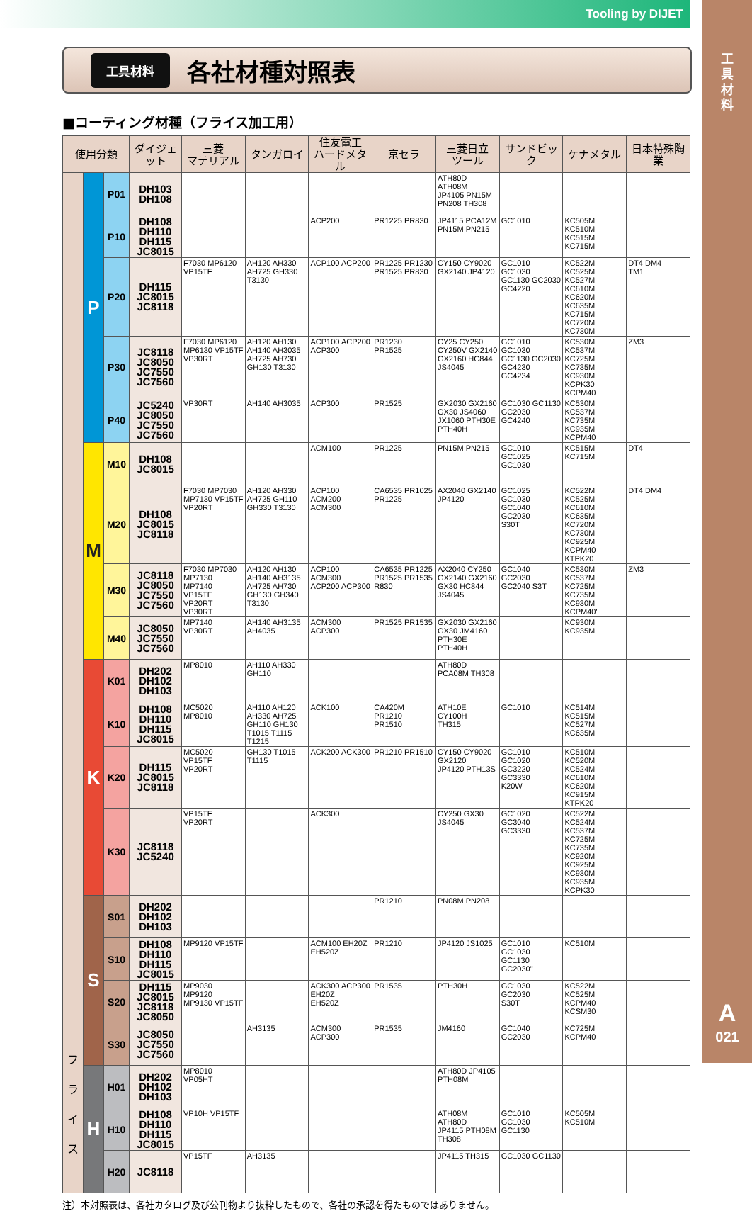Tooling by DIJET
工
具
材
料
A
021
工具材料
各社材種対照表
■コーティング材種（フライス加工用）
| 使用分類 | | | ダイジェット | 三菱 マテリアル | タンガロイ | 住友電工 ハードメタル | 京セラ | 三菱日立 ツール | サンドビック | ケナメタル | 日本特殊陶業 |
| --- | --- | --- | --- | --- | --- | --- | --- | --- | --- | --- | --- |
| フ ラ イ ス | P | P01 | DH103 DH108 | | | | | ATH80D ATH08M JP4105 PN15M PN208 TH308 | | | |
| | | P10 | DH108 DH110 DH115 JC8015 | | | ACP200 | PR1225 PR830 | JP4115 PCA12M PN15M PN215 | GC1010 | KC505M KC510M KC515M KC715M | |
| | | P20 | DH115 JC8015 JC8118 | F7030 MP6120 VP15TF | AH120 AH330 AH725 GH330 T3130 | ACP100 ACP200 | PR1225 PR1230 PR1525 PR830 | CY150 CY9020 GX2140 JP4120 | GC1010 GC1030 GC1130 GC2030 GC4220 | KC522M KC525M KC527M KC610M KC620M KC635M KC715M KC720M KC730M | DT4 DM4 TM1 |
| | | P30 | JC8118 JC8050 JC7550 JC7560 | F7030 MP6120 MP6130 VP15TF VP30RT | AH120 AH130 AH140 AH3035 AH725 AH730 GH130 T3130 | ACP100 ACP200 ACP300 | PR1230 PR1525 | CY25 CY250 CY250V GX2140 GX2160 HC844 JS4045 | GC1010 GC1030 GC1130 GC2030 GC4230 GC4234 | KC530M KC537M KC725M KC735M KC930M KCPK30 KCPM40 | ZM3 |
| | | P40 | JC5240 JC8050 JC7550 JC7560 | VP30RT | AH140 AH3035 | ACP300 | PR1525 | GX2030 GX2160 GX30 JS4060 JX1060 PTH30E PTH40H | GC1030 GC1130 GC2030 GC4240 | KC530M KC537M KC735M KC935M KCPM40 | |
| | M | M10 | DH108 JC8015 | | | ACM100 | PR1225 | PN15M PN215 | GC1010 GC1025 GC1030 | KC515M KC715M | DT4 |
| | | M20 | DH108 JC8015 JC8118 | F7030 MP7030 MP7130 VP15TF VP20RT | AH120 AH330 AH725 GH110 GH330 T3130 | ACP100 ACM200 ACM300 | CA6535 PR1025 PR1225 | AX2040 GX2140 JP4120 | GC1025 GC1030 GC1040 GC2030 S30T | KC522M KC525M KC610M KC635M KC720M KC730M KC925M KCPM40 KTPK20 | DT4 DM4 |
| | | M30 | JC8118 JC8050 JC7550 JC7560 | F7030 MP7030 MP7130 MP7140 VP15TF VP20RT VP30RT | AH120 AH130 AH140 AH3135 AH725 AH730 GH130 GH340 T3130 | ACP100 ACM300 ACP200 ACP300 | CA6535 PR1225 PR1525 PR1535 R830 | AX2040 CY250 GX2140 GX2160 GX30 HC844 JS4045 | GC1040 GC2030 GC2040 S3T | KC530M KC537M KC725M KC735M KC930M KCPM40" | ZM3 |
| | | M40 | JC8050 JC7550 JC7560 | MP7140 VP30RT | AH140 AH3135 AH4035 | ACM300 ACP300 | PR1525 PR1535 | GX2030 GX2160 GX30 JM4160 PTH30E PTH40H | | KC930M KC935M | |
| | K | K01 | DH202 DH102 DH103 | MP8010 | AH110 AH330 GH110 | | | ATH80D PCA08M TH308 | | | |
| | | K10 | DH108 DH110 DH115 JC8015 | MC5020 MP8010 | AH110 AH120 AH330 AH725 GH110 GH130 T1015 T1115 T1215 | ACK100 | CA420M PR1210 PR1510 | ATH10E CY100H TH315 | GC1010 | KC514M KC515M KC527M KC635M | |
| | | K20 | DH115 JC8015 JC8118 | MC5020 VP15TF VP20RT | GH130 T1015 T1115 | ACK200 ACK300 | PR1210 PR1510 | CY150 CY9020 GX2120 JP4120 PTH13S | GC1010 GC1020 GC3220 GC3330 K20W | KC510M KC520M KC524M KC610M KC620M KC915M KTPK20 | |
| | | K30 | JC8118 JC5240 | VP15TF VP20RT | | ACK300 | | CY250 GX30 JS4045 | GC1020 GC3040 GC3330 | KC522M KC524M KC537M KC725M KC735M KC920M KC925M KC930M KC935M KCPK30 | |
| | S | S01 | DH202 DH102 DH103 | | | | PR1210 | PN08M PN208 | | | |
| | | S10 | DH108 DH110 DH115 JC8015 | MP9120 VP15TF | | ACM100 EH20Z EH520Z | PR1210 | JP4120 JS1025 | GC1010 GC1030 GC1130 GC2030" | KC510M | |
| | | S20 | DH115 JC8015 JC8118 JC8050 | MP9030 MP9120 MP9130 VP15TF | | ACK300 ACP300 EH20Z EH520Z | PR1535 | PTH30H | GC1030 GC2030 S30T | KC522M KC525M KCPM40 KCSM30 | |
| | | S30 | JC8050 JC7550 JC7560 | | AH3135 | ACM300 ACP300 | PR1535 | JM4160 | GC1040 GC2030 | KC725M KCPM40 | |
| | H | H01 | DH202 DH102 DH103 | MP8010 VP05HT | | | | ATH80D JP4105 PTH08M | | | |
| | | H10 | DH108 DH110 DH115 JC8015 | VP10H VP15TF | | | | ATH08M ATH80D JP4115 PTH08M TH308 | GC1010 GC1030 GC1130 | KC505M KC510M | |
| | | H20 | JC8118 | VP15TF | AH3135 | | | JP4115 TH315 | GC1030 GC1130 | | |
注）本対照表は、各社カタログ及び公刊物より抜粋したもので、各社の承認を得たものではありません。